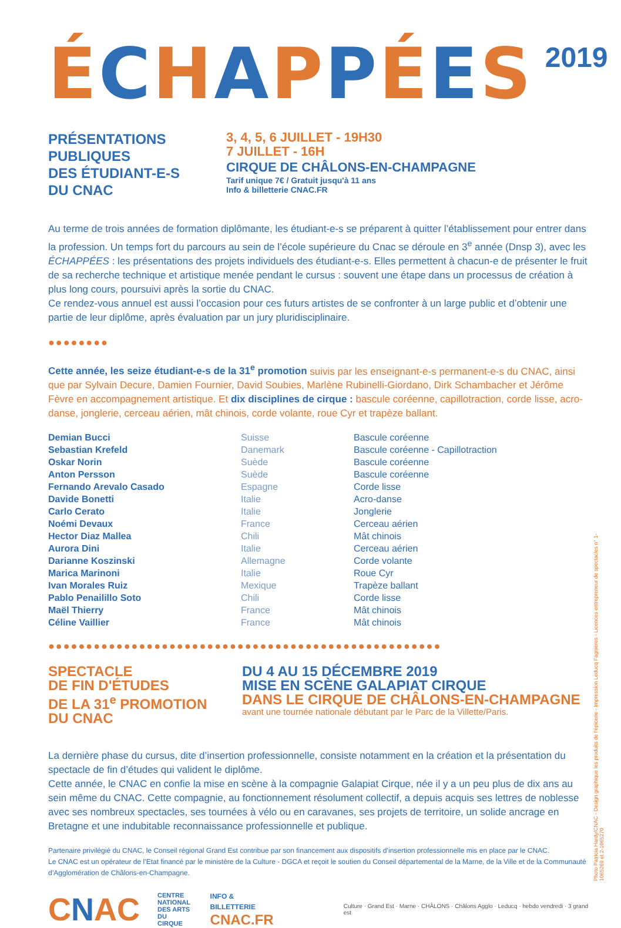ÉCHAPPÉES
2019
PRÉSENTATIONS
PUBLIQUES
DES ÉTUDIANT-E-S
DU CNAC
3, 4, 5, 6 JUILLET - 19H30
7 JUILLET - 16H
CIRQUE DE CHÂLONS-EN-CHAMPAGNE
Tarif unique 7€ / Gratuit jusqu'à 11 ans
Info & billetterie CNAC.FR
Au terme de trois années de formation diplômante, les étudiant-e-s se préparent à quitter l’établissement pour entrer dans la profession. Un temps fort du parcours au sein de l’école supérieure du Cnac se déroule en 3<sup>e</sup> année (Dnsp 3), avec les ÉCHAPPÉES : les présentations des projets individuels des étudiant-e-s. Elles permettent à chacun-e de présenter le fruit de sa recherche technique et artistique menée pendant le cursus : souvent une étape dans un processus de création à plus long cours, poursuivi après la sortie du CNAC.
Ce rendez-vous annuel est aussi l’occasion pour ces futurs artistes de se confronter à un large public et d’obtenir une partie de leur diplôme, après évaluation par un jury pluridisciplinaire.
●●●●●●●●
Cette année, les seize étudiant-e-s de la 31<sup>e</sup> promotion suivis par les enseignant-e-s permanent-e-s du CNAC, ainsi que par Sylvain Decure, Damien Fournier, David Soubies, Marlène Rubinelli-Giordano, Dirk Schambacher et Jérôme Fèvre en accompagnement artistique. Et dix disciplines de cirque : bascule coréenne, capillotraction, corde lisse, acro-danse, jonglerie, cerceau aérien, mât chinois, corde volante, roue Cyr et trapèze ballant.
| Demian Bucci | Suisse | Bascule coréenne |
| Sebastian Krefeld | Danemark | Bascule coréenne - Capillotraction |
| Oskar Norin | Suède | Bascule coréenne |
| Anton Persson | Suède | Bascule coréenne |
| Fernando Arevalo Casado | Espagne | Corde lisse |
| Davide Bonetti | Italie | Acro-danse |
| Carlo Cerato | Italie | Jonglerie |
| Noémi Devaux | France | Cerceau aérien |
| Hector Diaz Mallea | Chili | Mât chinois |
| Aurora Dini | Italie | Cerceau aérien |
| Darianne Koszinski | Allemagne | Corde volante |
| Marica Marinoni | Italie | Roue Cyr |
| Ivan Morales Ruiz | Mexique | Trapèze ballant |
| Pablo Penailillo Soto | Chili | Corde lisse |
| Maël Thierry | France | Mât chinois |
| Céline Vaillier | France | Mât chinois |
●●●●●●●●●●●●●●●●●●●●●●●●●●●●●●●●●●●●●●●●●●●●●●●●●●●●
SPECTACLE
DE FIN D'ÉTUDES
DE LA 31<sup>e</sup> PROMOTION
DU CNAC
DU 4 AU 15 DÉCEMBRE 2019
MISE EN SCÈNE GALAPIAT CIRQUE
DANS LE CIRQUE DE CHÂLONS-EN-CHAMPAGNE
avant une tournée nationale débutant par le Parc de la Villette/Paris.
La dernière phase du cursus, dite d’insertion professionnelle, consiste notamment en la création et la présentation du spectacle de fin d’études qui valident le diplôme.
Cette année, le CNAC en confie la mise en scène à la compagnie Galapiat Cirque, née il y a un peu plus de dix ans au sein même du CNAC. Cette compagnie, au fonctionnement résolument collectif, a depuis acquis ses lettres de noblesse avec ses nombreux spectacles, ses tournées à vélo ou en caravanes, ses projets de territoire, un solide ancrage en Bretagne et une indubitable reconnaissance professionnelle et publique.
Partenaire privilégié du CNAC, le Conseil régional Grand Est contribue par son financement aux dispositifs d’insertion professionnelle mis en place par le CNAC.
Le CNAC est un opérateur de l’Etat financé par le ministère de la Culture - DGCA et reçoit le soutien du Conseil départemental de la Marne, de la Ville et de la Communauté d’Agglomération de Châlons-en-Champagne.
CNAC
CENTRE
NATIONAL
DES ARTS
DU CIRQUE
INFO & BILLETTERIE
CNAC.FR
Culture · Grand Est · Marne · CHÂLONS · Châlons Agglo · Leducq · hebdo vendredi · 3 grand est
Photo Patricia Hardy/CNAC - Design graphique les produits de l’épicerie - Impression Leducq Fagnières - Licences entrepreneur de spectacles n° 1-1065269 et 2-1065270